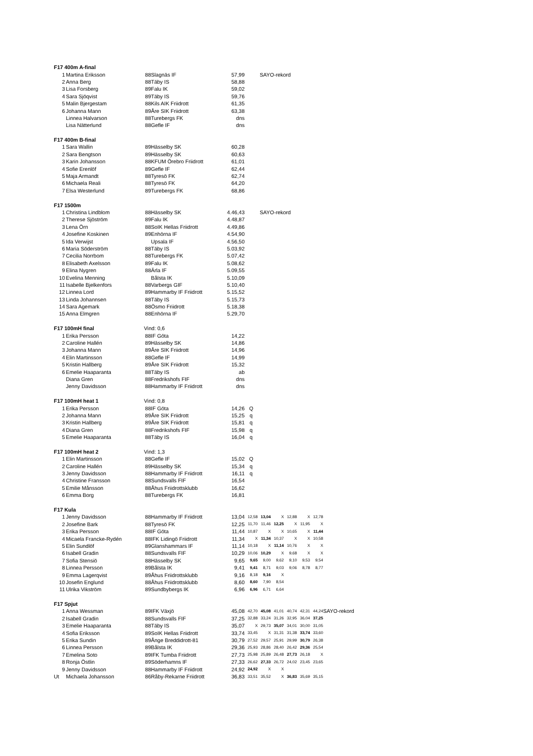| F17 400m A-final | | | | | | | | | | | |
| 1 | Martina Eriksson | 88 | Slagnäs IF | 57,99 | SAYO-rekord | | | | | | |
| 2 | Anna Berg | 88 | Täby IS | 58,88 | | | | | | | |
| 3 | Lisa Forsberg | 89 | Falu IK | 59,02 | | | | | | | |
| 4 | Sara Sjöqvist | 89 | Täby IS | 59,76 | | | | | | | |
| 5 | Malin Bjergestam | 88 | Kils AIK Friidrott | 61,35 | | | | | | | |
| 6 | Johanna Mann | 89 | Åre SIK Friidrott | 63,38 | | | | | | | |
| | Linnea Halvarson | 88 | Turebergs FK | dns | | | | | | | |
| | Lisa Nätterlund | 88 | Gefle IF | dns | | | | | | | |
| F17 400m B-final | | | | | | | | | | | |
| 1 | Sara Wallin | 89 | Hässelby SK | 60,28 | | | | | | | |
| 2 | Sara Bengtson | 89 | Hässelby SK | 60,63 | | | | | | | |
| 3 | Karin Johansson | 88 | KFUM Örebro Friidrott | 61,01 | | | | | | | |
| 4 | Sofie Erenlöf | 89 | Gefle IF | 62,44 | | | | | | | |
| 5 | Maja Armandt | 88 | Tyresö FK | 62,74 | | | | | | | |
| 6 | Michaela Reali | 88 | Tyresö FK | 64,20 | | | | | | | |
| 7 | Elsa Westerlund | 89 | Turebergs FK | 68,86 | | | | | | | |
| F17 1500m | | | | | | | | | | | |
| 1 | Christina Lindblom | 88 | Hässelby SK | 4.46,43 | SAYO-rekord | | | | | | |
| 2 | Therese Sjöström | 89 | Falu IK | 4.48,87 | | | | | | | |
| 3 | Lena Örn | 88 | SoIK Hellas Friidrott | 4.49,86 | | | | | | | |
| 4 | Josefine Koskinen | 89 | Enhörna IF | 4.54,90 | | | | | | | |
| 5 | Ida Verwijst | | Upsala IF | 4.56,50 | | | | | | | |
| 6 | Maria Söderström | 88 | Täby IS | 5.03,92 | | | | | | | |
| 7 | Cecilia Norrbom | 88 | Turebergs FK | 5.07,42 | | | | | | | |
| 8 | Elisabeth Axelsson | 89 | Falu IK | 5.08,62 | | | | | | | |
| 9 | Elina Nygren | 88 | Ärla IF | 5.09,55 | | | | | | | |
| 10 | Evelina Menning | | Bålsta IK | 5.10,09 | | | | | | | |
| 11 | Isabelle Bjelkenfors | 88 | Varbergs GIF | 5.10,40 | | | | | | | |
| 12 | Linnea Lord | 89 | Hammarby IF Friidrott | 5.15,52 | | | | | | | |
| 13 | Linda Johannsen | 88 | Täby IS | 5.15,73 | | | | | | | |
| 14 | Sara Agemark | 88 | Ösmo Friidrott | 5.18,38 | | | | | | | |
| 15 | Anna Elmgren | 88 | Enhörna IF | 5.29,70 | | | | | | | |
| F17 100mH final | | Vind: 0,6 | | | | | | | | | |
| 1 | Erika Persson | 88 | IF Göta | 14,22 | | | | | | | |
| 2 | Caroline Hallén | 89 | Hässelby SK | 14,86 | | | | | | | |
| 3 | Johanna Mann | 89 | Åre SIK Friidrott | 14,96 | | | | | | | |
| 4 | Elin Martinsson | 88 | Gefle IF | 14,99 | | | | | | | |
| 5 | Kristin Hallberg | 89 | Åre SIK Friidrott | 15,32 | | | | | | | |
| 6 | Emelie Haaparanta | 88 | Täby IS | ab | | | | | | | |
| | Diana Gren | 88 | Fredrikshofs FIF | dns | | | | | | | |
| | Jenny Davidsson | 88 | Hammarby IF Friidrott | dns | | | | | | | |
| F17 100mH heat 1 | | Vind: 0,8 | | | | | | | | | |
| 1 | Erika Persson | 88 | IF Göta | 14,26 | Q | | | | | | |
| 2 | Johanna Mann | 89 | Åre SIK Friidrott | 15,25 | q | | | | | | |
| 3 | Kristin Hallberg | 89 | Åre SIK Friidrott | 15,81 | q | | | | | | |
| 4 | Diana Gren | 88 | Fredrikshofs FIF | 15,98 | q | | | | | | |
| 5 | Emelie Haaparanta | 88 | Täby IS | 16,04 | q | | | | | | |
| F17 100mH heat 2 | | Vind: 1,3 | | | | | | | | | |
| 1 | Elin Martinsson | 88 | Gefle IF | 15,02 | Q | | | | | | |
| 2 | Caroline Hallén | 89 | Hässelby SK | 15,34 | q | | | | | | |
| 3 | Jenny Davidsson | 88 | Hammarby IF Friidrott | 16,11 | q | | | | | | |
| 4 | Christine Fransson | 88 | Sundsvalls FIF | 16,54 | | | | | | | |
| 5 | Emilie Månsson | 88 | Åhus Friidrottsklubb | 16,62 | | | | | | | |
| 6 | Emma Borg | 88 | Turebergs FK | 16,81 | | | | | | | |
| F17 Kula | | | | | | | | | | | |
| 1 | Jenny Davidsson | 88 | Hammarby IF Friidrott | 13,04 | 12,58 | 13,04 | X | 12,88 | X | 12,78 | |
| 2 | Josefine Bark | 88 | Tyresö FK | 12,25 | 11,70 | 11,46 | 12,25 | X | 11,95 | X | |
| 3 | Erika Persson | 88 | IF Göta | 11,44 | 10,87 | X | X | 10,65 | X | 11,44 | |
| 4 | Micaela Francke-Rydén | 88 | IFK Lidingö Friidrott | 11,34 | X | 11,34 | 10,37 | X | X | 10,58 | |
| 5 | Elin Sundlöf | 89 | Glanshammars IF | 11,14 | 10,18 | X | 11,14 | 10,76 | X | X | |
| 6 | Isabell Gradin | 88 | Sundsvalls FIF | 10,29 | 10,06 | 10,29 | X | 9,68 | X | X | |
| 7 | Sofia Stensiö | 88 | Hässelby SK | 9,65 | 9,65 | 9,00 | 9,62 | 9,10 | 9,53 | 9,54 | |
| 8 | Linnea Persson | 89 | Bålsta IK | 9,41 | 9,41 | 8,71 | 9,03 | 9,06 | 8,78 | 8,77 | |
| 9 | Emma Lagerqvist | 89 | Åhus Friidrottsklubb | 9,16 | 8,18 | 9,16 | X | | | | |
| 10 | Josefin Englund | 88 | Åhus Friidrottsklubb | 8,60 | 8,60 | 7,90 | 8,54 | | | | |
| 11 | Ulrika Vikström | 89 | Sundbybergs IK | 6,96 | 6,96 | 6,71 | 6,64 | | | | |
| F17 Spjut | | | | | | | | | | | |
| 1 | Anna Wessman | 89 | IFK Växjö | 45,08 | 42,70 | 45,08 | 41,01 | 40,74 | 42,31 | 44,24 | SAYO-rekord |
| 2 | Isabell Gradin | 88 | Sundsvalls FIF | 37,25 | 32,88 | 33,24 | 31,26 | 32,95 | 36,04 | 37,25 | |
| 3 | Emelie Haaparanta | 88 | Täby IS | 35,07 | X | 29,73 | 35,07 | 34,01 | 30,00 | 31,05 | |
| 4 | Sofia Eriksson | 89 | SoIK Hellas Friidrott | 33,74 | 33,45 | X | 31,31 | 31,38 | 33,74 | 33,60 | |
| 5 | Erika Sundin | 89 | Ånge Breddidrott-81 | 30,79 | 27,52 | 29,57 | 25,91 | 29,99 | 30,79 | 26,38 | |
| 6 | Linnea Persson | 89 | Bålsta IK | 29,36 | 25,93 | 28,86 | 28,40 | 26,42 | 29,36 | 25,54 | |
| 7 | Emelina Soto | 89 | IFK Tumba Friidrott | 27,73 | 25,98 | 25,89 | 26,48 | 27,73 | 26,18 | X | |
| 8 | Ronja Östlin | 89 | Söderhamns IF | 27,33 | 26,62 | 27,33 | 26,72 | 24,02 | 23,45 | 23,65 | |
| 9 | Jenny Davidsson | 88 | Hammarby IF Friidrott | 24,92 | 24,92 | X | X | | | | |
| Ut | Michaela Johansson | 86 | Råby-Rekarne Friidrott | 36,83 | 33,51 | 35,52 | X | 36,83 | 35,69 | 35,15 | |